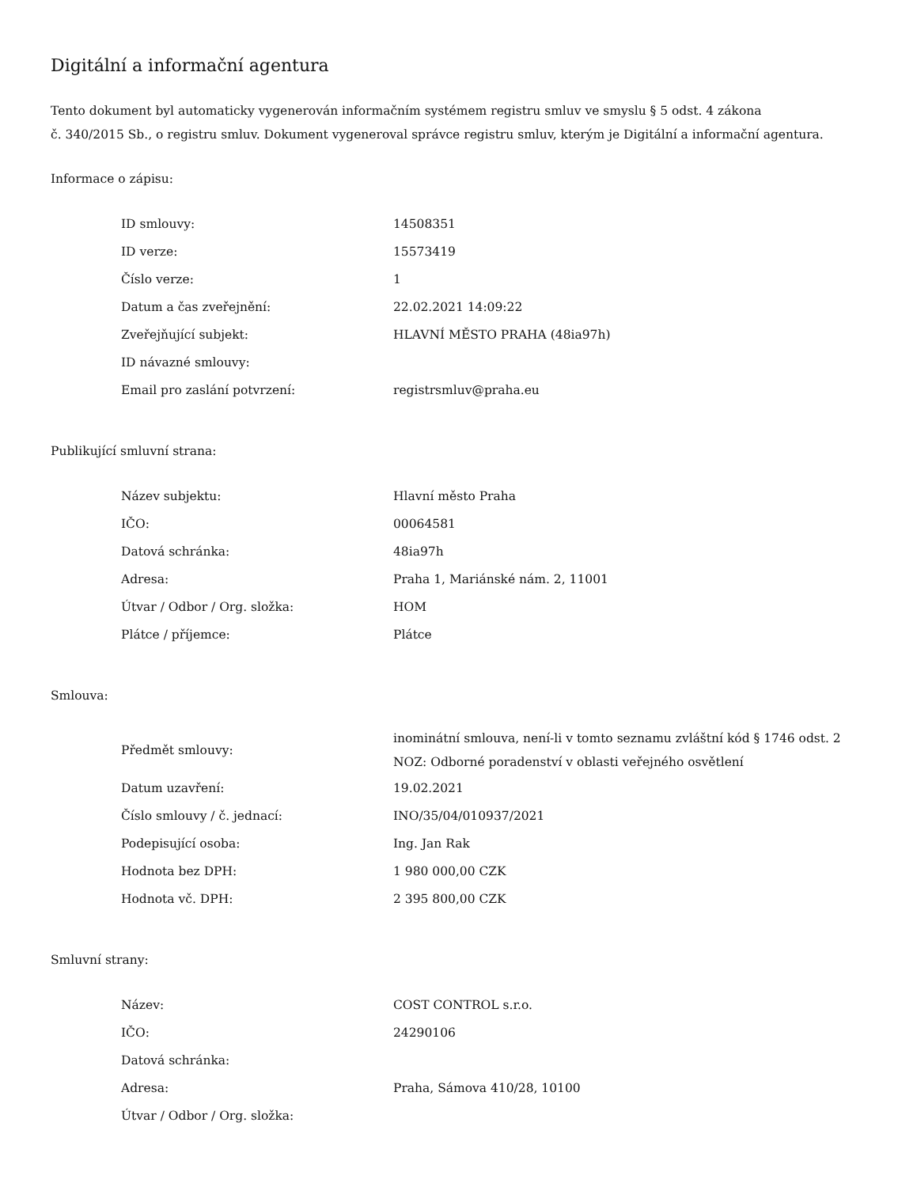Digitální a informační agentura
Tento dokument byl automaticky vygenerován informačním systémem registru smluv ve smyslu § 5 odst. 4 zákona
č. 340/2015 Sb., o registru smluv. Dokument vygeneroval správce registru smluv, kterým je Digitální a informační agentura.
Informace o zápisu:
| ID smlouvy: | 14508351 |
| ID verze: | 15573419 |
| Číslo verze: | 1 |
| Datum a čas zveřejnění: | 22.02.2021 14:09:22 |
| Zveřejňující subjekt: | HLAVNÍ MĚSTO PRAHA (48ia97h) |
| ID návazné smlouvy: | |
| Email pro zaslání potvrzení: | registrsmluv@praha.eu |
Publikující smluvní strana:
| Název subjektu: | Hlavní město Praha |
| IČO: | 00064581 |
| Datová schránka: | 48ia97h |
| Adresa: | Praha 1, Mariánské nám. 2, 11001 |
| Útvar / Odbor / Org. složka: | HOM |
| Plátce / příjemce: | Plátce |
Smlouva:
| Předmět smlouvy: | inominátní smlouva, není-li v tomto seznamu zvláštní kód § 1746 odst. 2 NOZ: Odborné poradenství v oblasti veřejného osvětlení |
| Datum uzavření: | 19.02.2021 |
| Číslo smlouvy / č. jednací: | INO/35/04/010937/2021 |
| Podepisující osoba: | Ing. Jan Rak |
| Hodnota bez DPH: | 1 980 000,00 CZK |
| Hodnota vč. DPH: | 2 395 800,00 CZK |
Smluvní strany:
| Název: | COST CONTROL s.r.o. |
| IČO: | 24290106 |
| Datová schránka: | |
| Adresa: | Praha, Sámova 410/28, 10100 |
| Útvar / Odbor / Org. složka: | |